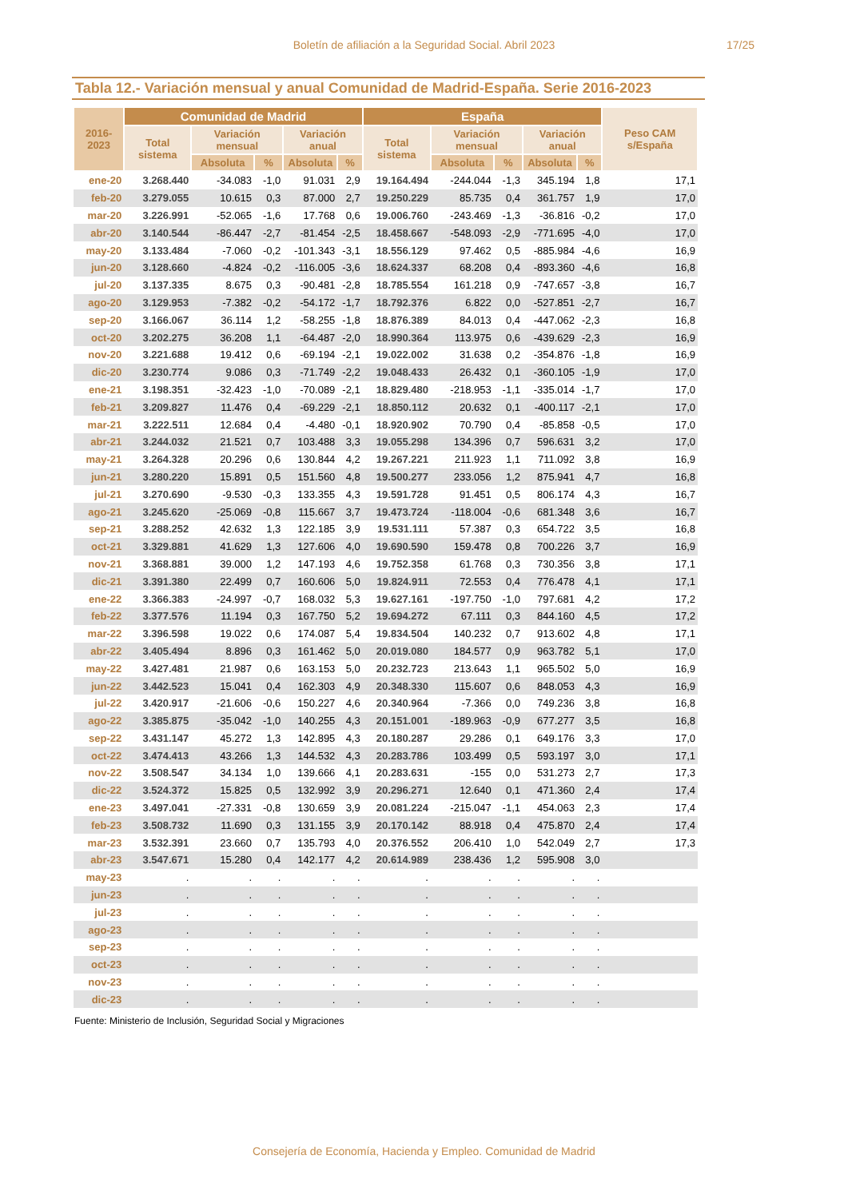Boletín de afiliación a la Seguridad Social. Abril 2023 17/25
Tabla 12.- Variación mensual y anual Comunidad de Madrid-España. Serie 2016-2023
| 2016-2023 | Comunidad de Madrid | | | | | España | | | | | Peso CAM s/España |
| --- | --- | --- | --- | --- | --- | --- | --- | --- | --- | --- | --- |
| | Total sistema | Variación mensual | | Variación anual | | Total sistema | Variación mensual | | Variación anual | | |
| | | Absoluta | % | Absoluta | % | | Absoluta | % | Absoluta | % | |
| ene-20 | 3.268.440 | -34.083 | -1,0 | 91.031 | 2,9 | 19.164.494 | -244.044 | -1,3 | 345.194 | 1,8 | 17,1 |
| feb-20 | 3.279.055 | 10.615 | 0,3 | 87.000 | 2,7 | 19.250.229 | 85.735 | 0,4 | 361.757 | 1,9 | 17,0 |
| mar-20 | 3.226.991 | -52.065 | -1,6 | 17.768 | 0,6 | 19.006.760 | -243.469 | -1,3 | -36.816 | -0,2 | 17,0 |
| abr-20 | 3.140.544 | -86.447 | -2,7 | -81.454 | -2,5 | 18.458.667 | -548.093 | -2,9 | -771.695 | -4,0 | 17,0 |
| may-20 | 3.133.484 | -7.060 | -0,2 | -101.343 | -3,1 | 18.556.129 | 97.462 | 0,5 | -885.984 | -4,6 | 16,9 |
| jun-20 | 3.128.660 | -4.824 | -0,2 | -116.005 | -3,6 | 18.624.337 | 68.208 | 0,4 | -893.360 | -4,6 | 16,8 |
| jul-20 | 3.137.335 | 8.675 | 0,3 | -90.481 | -2,8 | 18.785.554 | 161.218 | 0,9 | -747.657 | -3,8 | 16,7 |
| ago-20 | 3.129.953 | -7.382 | -0,2 | -54.172 | -1,7 | 18.792.376 | 6.822 | 0,0 | -527.851 | -2,7 | 16,7 |
| sep-20 | 3.166.067 | 36.114 | 1,2 | -58.255 | -1,8 | 18.876.389 | 84.013 | 0,4 | -447.062 | -2,3 | 16,8 |
| oct-20 | 3.202.275 | 36.208 | 1,1 | -64.487 | -2,0 | 18.990.364 | 113.975 | 0,6 | -439.629 | -2,3 | 16,9 |
| nov-20 | 3.221.688 | 19.412 | 0,6 | -69.194 | -2,1 | 19.022.002 | 31.638 | 0,2 | -354.876 | -1,8 | 16,9 |
| dic-20 | 3.230.774 | 9.086 | 0,3 | -71.749 | -2,2 | 19.048.433 | 26.432 | 0,1 | -360.105 | -1,9 | 17,0 |
| ene-21 | 3.198.351 | -32.423 | -1,0 | -70.089 | -2,1 | 18.829.480 | -218.953 | -1,1 | -335.014 | -1,7 | 17,0 |
| feb-21 | 3.209.827 | 11.476 | 0,4 | -69.229 | -2,1 | 18.850.112 | 20.632 | 0,1 | -400.117 | -2,1 | 17,0 |
| mar-21 | 3.222.511 | 12.684 | 0,4 | -4.480 | -0,1 | 18.920.902 | 70.790 | 0,4 | -85.858 | -0,5 | 17,0 |
| abr-21 | 3.244.032 | 21.521 | 0,7 | 103.488 | 3,3 | 19.055.298 | 134.396 | 0,7 | 596.631 | 3,2 | 17,0 |
| may-21 | 3.264.328 | 20.296 | 0,6 | 130.844 | 4,2 | 19.267.221 | 211.923 | 1,1 | 711.092 | 3,8 | 16,9 |
| jun-21 | 3.280.220 | 15.891 | 0,5 | 151.560 | 4,8 | 19.500.277 | 233.056 | 1,2 | 875.941 | 4,7 | 16,8 |
| jul-21 | 3.270.690 | -9.530 | -0,3 | 133.355 | 4,3 | 19.591.728 | 91.451 | 0,5 | 806.174 | 4,3 | 16,7 |
| ago-21 | 3.245.620 | -25.069 | -0,8 | 115.667 | 3,7 | 19.473.724 | -118.004 | -0,6 | 681.348 | 3,6 | 16,7 |
| sep-21 | 3.288.252 | 42.632 | 1,3 | 122.185 | 3,9 | 19.531.111 | 57.387 | 0,3 | 654.722 | 3,5 | 16,8 |
| oct-21 | 3.329.881 | 41.629 | 1,3 | 127.606 | 4,0 | 19.690.590 | 159.478 | 0,8 | 700.226 | 3,7 | 16,9 |
| nov-21 | 3.368.881 | 39.000 | 1,2 | 147.193 | 4,6 | 19.752.358 | 61.768 | 0,3 | 730.356 | 3,8 | 17,1 |
| dic-21 | 3.391.380 | 22.499 | 0,7 | 160.606 | 5,0 | 19.824.911 | 72.553 | 0,4 | 776.478 | 4,1 | 17,1 |
| ene-22 | 3.366.383 | -24.997 | -0,7 | 168.032 | 5,3 | 19.627.161 | -197.750 | -1,0 | 797.681 | 4,2 | 17,2 |
| feb-22 | 3.377.576 | 11.194 | 0,3 | 167.750 | 5,2 | 19.694.272 | 67.111 | 0,3 | 844.160 | 4,5 | 17,2 |
| mar-22 | 3.396.598 | 19.022 | 0,6 | 174.087 | 5,4 | 19.834.504 | 140.232 | 0,7 | 913.602 | 4,8 | 17,1 |
| abr-22 | 3.405.494 | 8.896 | 0,3 | 161.462 | 5,0 | 20.019.080 | 184.577 | 0,9 | 963.782 | 5,1 | 17,0 |
| may-22 | 3.427.481 | 21.987 | 0,6 | 163.153 | 5,0 | 20.232.723 | 213.643 | 1,1 | 965.502 | 5,0 | 16,9 |
| jun-22 | 3.442.523 | 15.041 | 0,4 | 162.303 | 4,9 | 20.348.330 | 115.607 | 0,6 | 848.053 | 4,3 | 16,9 |
| jul-22 | 3.420.917 | -21.606 | -0,6 | 150.227 | 4,6 | 20.340.964 | -7.366 | 0,0 | 749.236 | 3,8 | 16,8 |
| ago-22 | 3.385.875 | -35.042 | -1,0 | 140.255 | 4,3 | 20.151.001 | -189.963 | -0,9 | 677.277 | 3,5 | 16,8 |
| sep-22 | 3.431.147 | 45.272 | 1,3 | 142.895 | 4,3 | 20.180.287 | 29.286 | 0,1 | 649.176 | 3,3 | 17,0 |
| oct-22 | 3.474.413 | 43.266 | 1,3 | 144.532 | 4,3 | 20.283.786 | 103.499 | 0,5 | 593.197 | 3,0 | 17,1 |
| nov-22 | 3.508.547 | 34.134 | 1,0 | 139.666 | 4,1 | 20.283.631 | -155 | 0,0 | 531.273 | 2,7 | 17,3 |
| dic-22 | 3.524.372 | 15.825 | 0,5 | 132.992 | 3,9 | 20.296.271 | 12.640 | 0,1 | 471.360 | 2,4 | 17,4 |
| ene-23 | 3.497.041 | -27.331 | -0,8 | 130.659 | 3,9 | 20.081.224 | -215.047 | -1,1 | 454.063 | 2,3 | 17,4 |
| feb-23 | 3.508.732 | 11.690 | 0,3 | 131.155 | 3,9 | 20.170.142 | 88.918 | 0,4 | 475.870 | 2,4 | 17,4 |
| mar-23 | 3.532.391 | 23.660 | 0,7 | 135.793 | 4,0 | 20.376.552 | 206.410 | 1,0 | 542.049 | 2,7 | 17,3 |
| abr-23 | 3.547.671 | 15.280 | 0,4 | 142.177 | 4,2 | 20.614.989 | 238.436 | 1,2 | 595.908 | 3,0 | |
| may-23 | . | . | . | . | . | . | . | . | . | . | |
| jun-23 | . | . | . | . | . | . | . | . | . | . | |
| jul-23 | . | . | . | . | . | . | . | . | . | . | |
| ago-23 | . | . | . | . | . | . | . | . | . | . | |
| sep-23 | . | . | . | . | . | . | . | . | . | . | |
| oct-23 | . | . | . | . | . | . | . | . | . | . | |
| nov-23 | . | . | . | . | . | . | . | . | . | . | |
| dic-23 | . | . | . | . | . | . | . | . | . | . | |
Fuente: Ministerio de Inclusión, Seguridad Social y Migraciones
Consejería de Economía, Hacienda y Empleo. Comunidad de Madrid